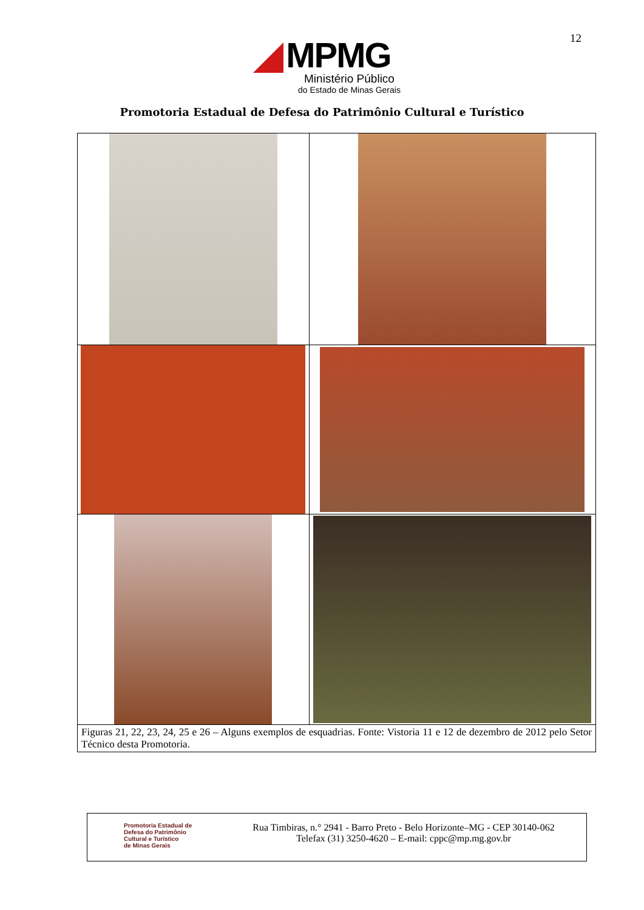12
MPMG
Ministério Público
do Estado de Minas Gerais
Promotoria Estadual de Defesa do Patrimônio Cultural e Turístico
| Figuras 21, 22, 23, 24, 25 e 26 – Alguns exemplos de esquadrias. Fonte: Vistoria 11 e 12 de dezembro de 2012 pelo Setor Técnico desta Promotoria. | |
Promotoria Estadual de
Defesa do Patrimônio
Cultural e Turístico
de Minas Gerais
Rua Timbiras, n.° 2941 - Barro Preto - Belo Horizonte–MG - CEP 30140-062
Telefax (31) 3250-4620 – E-mail: cppc@mp.mg.gov.br